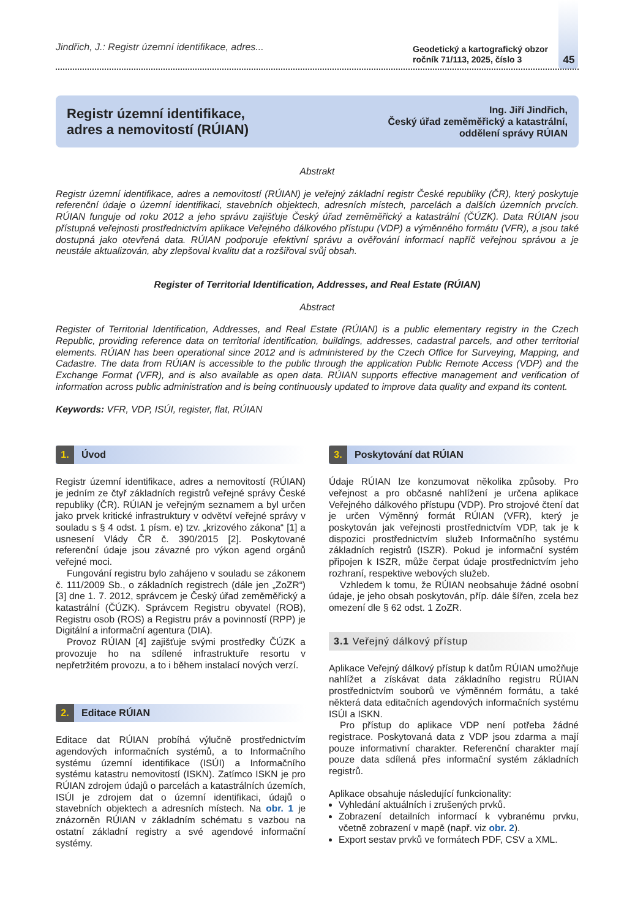Jindřich, J.: Registr územní identifikace, adres...
Geodetický a kartografický obzor
ročník 71/113, 2025, číslo 3
45
Registr územní identifikace,
adres a nemovitostí (RÚIAN)
Ing. Jiří Jindřich,
Český úřad zeměměřický a katastrální,
oddělení správy RÚIAN
Abstrakt
Registr územní identifikace, adres a nemovitostí (RÚIAN) je veřejný základní registr České republiky (ČR), který poskytuje referenční údaje o územní identifikaci, stavebních objektech, adresních místech, parcelách a dalších územních prvcích. RÚIAN funguje od roku 2012 a jeho správu zajišťuje Český úřad zeměměřický a katastrální (ČÚZK). Data RÚIAN jsou přístupná veřejnosti prostřednictvím aplikace Veřejného dálkového přístupu (VDP) a výměnného formátu (VFR), a jsou také dostupná jako otevřená data. RÚIAN podporuje efektivní správu a ověřování informací napříč veřejnou správou a je neustále aktualizován, aby zlepšoval kvalitu dat a rozšiřoval svůj obsah.
Register of Territorial Identification, Addresses, and Real Estate (RÚIAN)
Abstract
Register of Territorial Identification, Addresses, and Real Estate (RÚIAN) is a public elementary registry in the Czech Republic, providing reference data on territorial identification, buildings, addresses, cadastral parcels, and other territorial elements. RÚIAN has been operational since 2012 and is administered by the Czech Office for Surveying, Mapping, and Cadastre. The data from RÚIAN is accessible to the public through the application Public Remote Access (VDP) and the Exchange Format (VFR), and is also available as open data. RÚIAN supports effective management and verification of information across public administration and is being continuously updated to improve data quality and expand its content.
Keywords: VFR, VDP, ISÚI, register, flat, RÚIAN
1. Úvod
Registr územní identifikace, adres a nemovitostí (RÚIAN) je jedním ze čtyř základních registrů veřejné správy České republiky (ČR). RÚIAN je veřejným seznamem a byl určen jako prvek kritické infrastruktury v odvětví veřejné správy v souladu s § 4 odst. 1 písm. e) tzv. „krizového zákona“ [1] a usnesení Vlády ČR č. 390/2015 [2]. Poskytované referenční údaje jsou závazné pro výkon agend orgánů veřejné moci.
Fungování registru bylo zahájeno v souladu se zákonem č. 111/2009 Sb., o základních registrech (dále jen „ZoZR“) [3] dne 1. 7. 2012, správcem je Český úřad zeměměřický a katastrální (ČÚZK). Správcem Registru obyvatel (ROB), Registru osob (ROS) a Registru práv a povinností (RPP) je Digitální a informační agentura (DIA).
Provoz RÚIAN [4] zajišťuje svými prostředky ČÚZK a provozuje ho na sdílené infrastruktuře resortu v nepřetržitém provozu, a to i během instalací nových verzí.
2. Editace RÚIAN
Editace dat RÚIAN probíhá výlučně prostřednictvím agendových informačních systémů, a to Informačního systému územní identifikace (ISÚI) a Informačního systému katastru nemovitostí (ISKN). Zatímco ISKN je pro RÚIAN zdrojem údajů o parcelách a katastrálních územích, ISÚI je zdrojem dat o územní identifikaci, údajů o stavebních objektech a adresních místech. Na obr. 1 je znázorněn RÚIAN v základním schématu s vazbou na ostatní základní registry a své agendové informační systémy.
3. Poskytování dat RÚIAN
Údaje RÚIAN lze konzumovat několika způsoby. Pro veřejnost a pro občasné nahlížení je určena aplikace Veřejného dálkového přístupu (VDP). Pro strojové čtení dat je určen Výměnný formát RÚIAN (VFR), který je poskytován jak veřejnosti prostřednictvím VDP, tak je k dispozici prostřednictvím služeb Informačního systému základních registrů (ISZR). Pokud je informační systém připojen k ISZR, může čerpat údaje prostřednictvím jeho rozhraní, respektive webových služeb.
Vzhledem k tomu, že RÚIAN neobsahuje žádné osobní údaje, je jeho obsah poskytován, příp. dále šířen, zcela bez omezení dle § 62 odst. 1 ZoZR.
3.1 Veřejný dálkový přístup
Aplikace Veřejný dálkový přístup k datům RÚIAN umožňuje nahlížet a získávat data základního registru RÚIAN prostřednictvím souborů ve výměnném formátu, a také některá data editačních agendových informačních systému ISÚI a ISKN.
Pro přístup do aplikace VDP není potřeba žádné registrace. Poskytovaná data z VDP jsou zdarma a mají pouze informativní charakter. Referenční charakter mají pouze data sdílená přes informační systém základních registrů.
Aplikace obsahuje následující funkcionality:
Vyhledání aktuálních i zrušených prvků.
Zobrazení detailních informací k vybranému prvku, včetně zobrazení v mapě (např. viz obr. 2).
Export sestav prvků ve formátech PDF, CSV a XML.